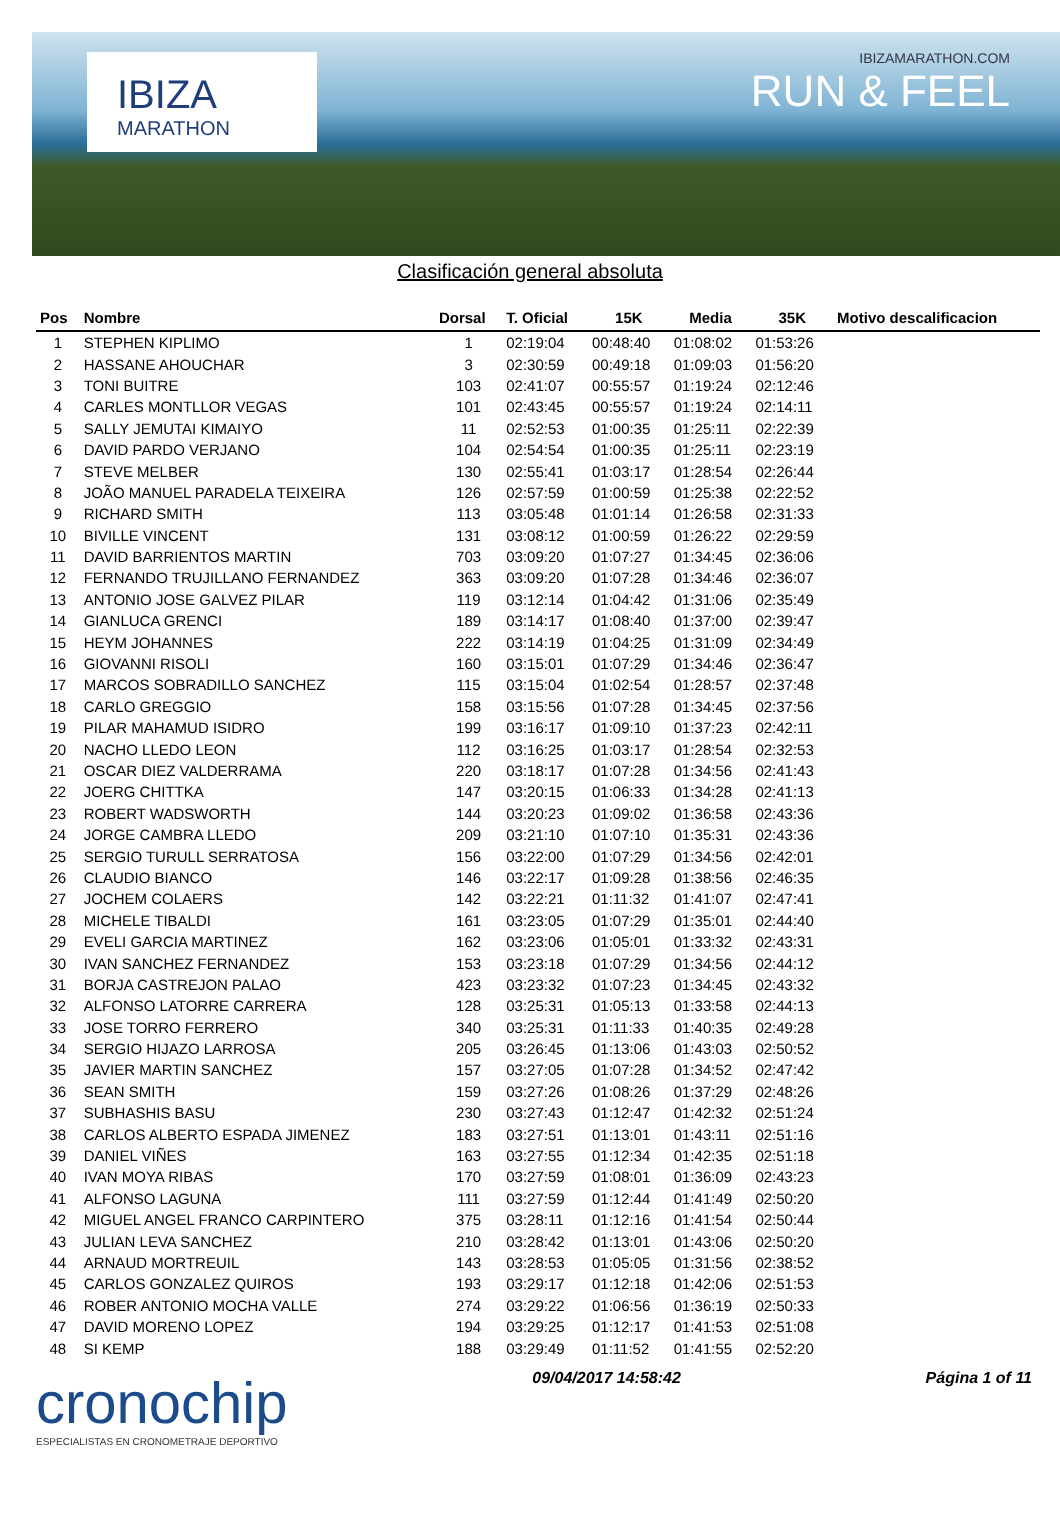IBIZA
MARATHON
IBIZAMARATHON.COM
RUN & FEEL
Clasificación general absoluta
| Pos | Nombre | Dorsal | T. Oficial | 15K | Media | 35K | Motivo descalificacion |
| --- | --- | --- | --- | --- | --- | --- | --- |
| 1 | STEPHEN KIPLIMO | 1 | 02:19:04 | 00:48:40 | 01:08:02 | 01:53:26 | |
| 2 | HASSANE AHOUCHAR | 3 | 02:30:59 | 00:49:18 | 01:09:03 | 01:56:20 | |
| 3 | TONI BUITRE | 103 | 02:41:07 | 00:55:57 | 01:19:24 | 02:12:46 | |
| 4 | CARLES MONTLLOR VEGAS | 101 | 02:43:45 | 00:55:57 | 01:19:24 | 02:14:11 | |
| 5 | SALLY JEMUTAI KIMAIYO | 11 | 02:52:53 | 01:00:35 | 01:25:11 | 02:22:39 | |
| 6 | DAVID PARDO VERJANO | 104 | 02:54:54 | 01:00:35 | 01:25:11 | 02:23:19 | |
| 7 | STEVE MELBER | 130 | 02:55:41 | 01:03:17 | 01:28:54 | 02:26:44 | |
| 8 | JOÃO MANUEL PARADELA TEIXEIRA | 126 | 02:57:59 | 01:00:59 | 01:25:38 | 02:22:52 | |
| 9 | RICHARD SMITH | 113 | 03:05:48 | 01:01:14 | 01:26:58 | 02:31:33 | |
| 10 | BIVILLE VINCENT | 131 | 03:08:12 | 01:00:59 | 01:26:22 | 02:29:59 | |
| 11 | DAVID BARRIENTOS MARTIN | 703 | 03:09:20 | 01:07:27 | 01:34:45 | 02:36:06 | |
| 12 | FERNANDO TRUJILLANO FERNANDEZ | 363 | 03:09:20 | 01:07:28 | 01:34:46 | 02:36:07 | |
| 13 | ANTONIO JOSE GALVEZ PILAR | 119 | 03:12:14 | 01:04:42 | 01:31:06 | 02:35:49 | |
| 14 | GIANLUCA GRENCI | 189 | 03:14:17 | 01:08:40 | 01:37:00 | 02:39:47 | |
| 15 | HEYM JOHANNES | 222 | 03:14:19 | 01:04:25 | 01:31:09 | 02:34:49 | |
| 16 | GIOVANNI RISOLI | 160 | 03:15:01 | 01:07:29 | 01:34:46 | 02:36:47 | |
| 17 | MARCOS SOBRADILLO SANCHEZ | 115 | 03:15:04 | 01:02:54 | 01:28:57 | 02:37:48 | |
| 18 | CARLO GREGGIO | 158 | 03:15:56 | 01:07:28 | 01:34:45 | 02:37:56 | |
| 19 | PILAR MAHAMUD ISIDRO | 199 | 03:16:17 | 01:09:10 | 01:37:23 | 02:42:11 | |
| 20 | NACHO LLEDO LEON | 112 | 03:16:25 | 01:03:17 | 01:28:54 | 02:32:53 | |
| 21 | OSCAR DIEZ VALDERRAMA | 220 | 03:18:17 | 01:07:28 | 01:34:56 | 02:41:43 | |
| 22 | JOERG CHITTKA | 147 | 03:20:15 | 01:06:33 | 01:34:28 | 02:41:13 | |
| 23 | ROBERT WADSWORTH | 144 | 03:20:23 | 01:09:02 | 01:36:58 | 02:43:36 | |
| 24 | JORGE CAMBRA LLEDO | 209 | 03:21:10 | 01:07:10 | 01:35:31 | 02:43:36 | |
| 25 | SERGIO TURULL SERRATOSA | 156 | 03:22:00 | 01:07:29 | 01:34:56 | 02:42:01 | |
| 26 | CLAUDIO BIANCO | 146 | 03:22:17 | 01:09:28 | 01:38:56 | 02:46:35 | |
| 27 | JOCHEM COLAERS | 142 | 03:22:21 | 01:11:32 | 01:41:07 | 02:47:41 | |
| 28 | MICHELE TIBALDI | 161 | 03:23:05 | 01:07:29 | 01:35:01 | 02:44:40 | |
| 29 | EVELI GARCIA MARTINEZ | 162 | 03:23:06 | 01:05:01 | 01:33:32 | 02:43:31 | |
| 30 | IVAN SANCHEZ FERNANDEZ | 153 | 03:23:18 | 01:07:29 | 01:34:56 | 02:44:12 | |
| 31 | BORJA CASTREJON PALAO | 423 | 03:23:32 | 01:07:23 | 01:34:45 | 02:43:32 | |
| 32 | ALFONSO LATORRE CARRERA | 128 | 03:25:31 | 01:05:13 | 01:33:58 | 02:44:13 | |
| 33 | JOSE TORRO FERRERO | 340 | 03:25:31 | 01:11:33 | 01:40:35 | 02:49:28 | |
| 34 | SERGIO HIJAZO LARROSA | 205 | 03:26:45 | 01:13:06 | 01:43:03 | 02:50:52 | |
| 35 | JAVIER MARTIN SANCHEZ | 157 | 03:27:05 | 01:07:28 | 01:34:52 | 02:47:42 | |
| 36 | SEAN SMITH | 159 | 03:27:26 | 01:08:26 | 01:37:29 | 02:48:26 | |
| 37 | SUBHASHIS BASU | 230 | 03:27:43 | 01:12:47 | 01:42:32 | 02:51:24 | |
| 38 | CARLOS ALBERTO ESPADA JIMENEZ | 183 | 03:27:51 | 01:13:01 | 01:43:11 | 02:51:16 | |
| 39 | DANIEL VIÑES | 163 | 03:27:55 | 01:12:34 | 01:42:35 | 02:51:18 | |
| 40 | IVAN MOYA RIBAS | 170 | 03:27:59 | 01:08:01 | 01:36:09 | 02:43:23 | |
| 41 | ALFONSO LAGUNA | 111 | 03:27:59 | 01:12:44 | 01:41:49 | 02:50:20 | |
| 42 | MIGUEL ANGEL FRANCO CARPINTERO | 375 | 03:28:11 | 01:12:16 | 01:41:54 | 02:50:44 | |
| 43 | JULIAN LEVA SANCHEZ | 210 | 03:28:42 | 01:13:01 | 01:43:06 | 02:50:20 | |
| 44 | ARNAUD MORTREUIL | 143 | 03:28:53 | 01:05:05 | 01:31:56 | 02:38:52 | |
| 45 | CARLOS GONZALEZ QUIROS | 193 | 03:29:17 | 01:12:18 | 01:42:06 | 02:51:53 | |
| 46 | ROBER ANTONIO MOCHA VALLE | 274 | 03:29:22 | 01:06:56 | 01:36:19 | 02:50:33 | |
| 47 | DAVID MORENO LOPEZ | 194 | 03:29:25 | 01:12:17 | 01:41:53 | 02:51:08 | |
| 48 | SI KEMP | 188 | 03:29:49 | 01:11:52 | 01:41:55 | 02:52:20 | |
cronochip
ESPECIALISTAS EN CRONOMETRAJE DEPORTIVO
09/04/2017 14:58:42 Página 1 of 11